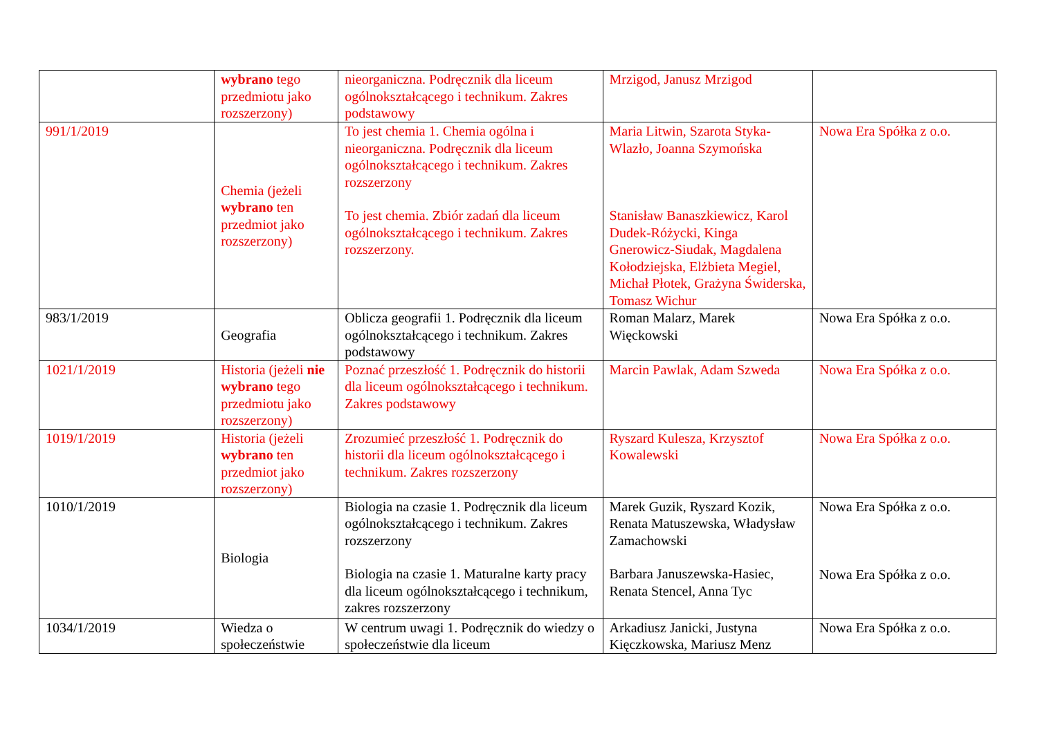| | wybrano tego przedmiotu jako rozszerzony) | nieorganiczna. Podręcznik dla liceum ogólnokształcącego i technikum. Zakres podstawowy | Mrzigod, Janusz Mrzigod | |
| 991/1/2019 | Chemia (jeżeli wybrano ten przedmiot jako rozszerzony) | To jest chemia 1. Chemia ogólna i nieorganiczna. Podręcznik dla liceum ogólnokształcącego i technikum. Zakres rozszerzony To jest chemia. Zbiór zadań dla liceum ogólnokształcącego i technikum. Zakres rozszerzony. | Maria Litwin, Szarota Styka-Wlazło, Joanna Szymońska Stanisław Banaszkiewicz, Karol Dudek-Różycki, Kinga Gnerowicz-Siudak, Magdalena Kołodziejska, Elżbieta Megiel, Michał Płotek, Grażyna Świderska, Tomasz Wichur | Nowa Era Spółka z o.o. |
| 983/1/2019 | Geografia | Oblicza geografii 1. Podręcznik dla liceum ogólnokształcącego i technikum. Zakres podstawowy | Roman Malarz, Marek Więckowski | Nowa Era Spółka z o.o. |
| 1021/1/2019 | Historia (jeżeli nie wybrano tego przedmiotu jako rozszerzony) | Poznać przeszłość 1. Podręcznik do historii dla liceum ogólnokształcącego i technikum. Zakres podstawowy | Marcin Pawlak, Adam Szweda | Nowa Era Spółka z o.o. |
| 1019/1/2019 | Historia (jeżeli wybrano ten przedmiot jako rozszerzony) | Zrozumieć przeszłość 1. Podręcznik do historii dla liceum ogólnokształcącego i technikum. Zakres rozszerzony | Ryszard Kulesza, Krzysztof Kowalewski | Nowa Era Spółka z o.o. |
| 1010/1/2019 | Biologia | Biologia na czasie 1. Podręcznik dla liceum ogólnokształcącego i technikum. Zakres rozszerzony Biologia na czasie 1. Maturalne karty pracy dla liceum ogólnokształcącego i technikum, zakres rozszerzony | Marek Guzik, Ryszard Kozik, Renata Matuszewska, Władysław Zamachowski Barbara Januszewska-Hasiec, Renata Stencel, Anna Tyc | Nowa Era Spółka z o.o. Nowa Era Spółka z o.o. |
| 1034/1/2019 | Wiedza o społeczeństwie | W centrum uwagi 1. Podręcznik do wiedzy o społeczeństwie dla liceum | Arkadiusz Janicki, Justyna Kięczkowska, Mariusz Menz | Nowa Era Spółka z o.o. |